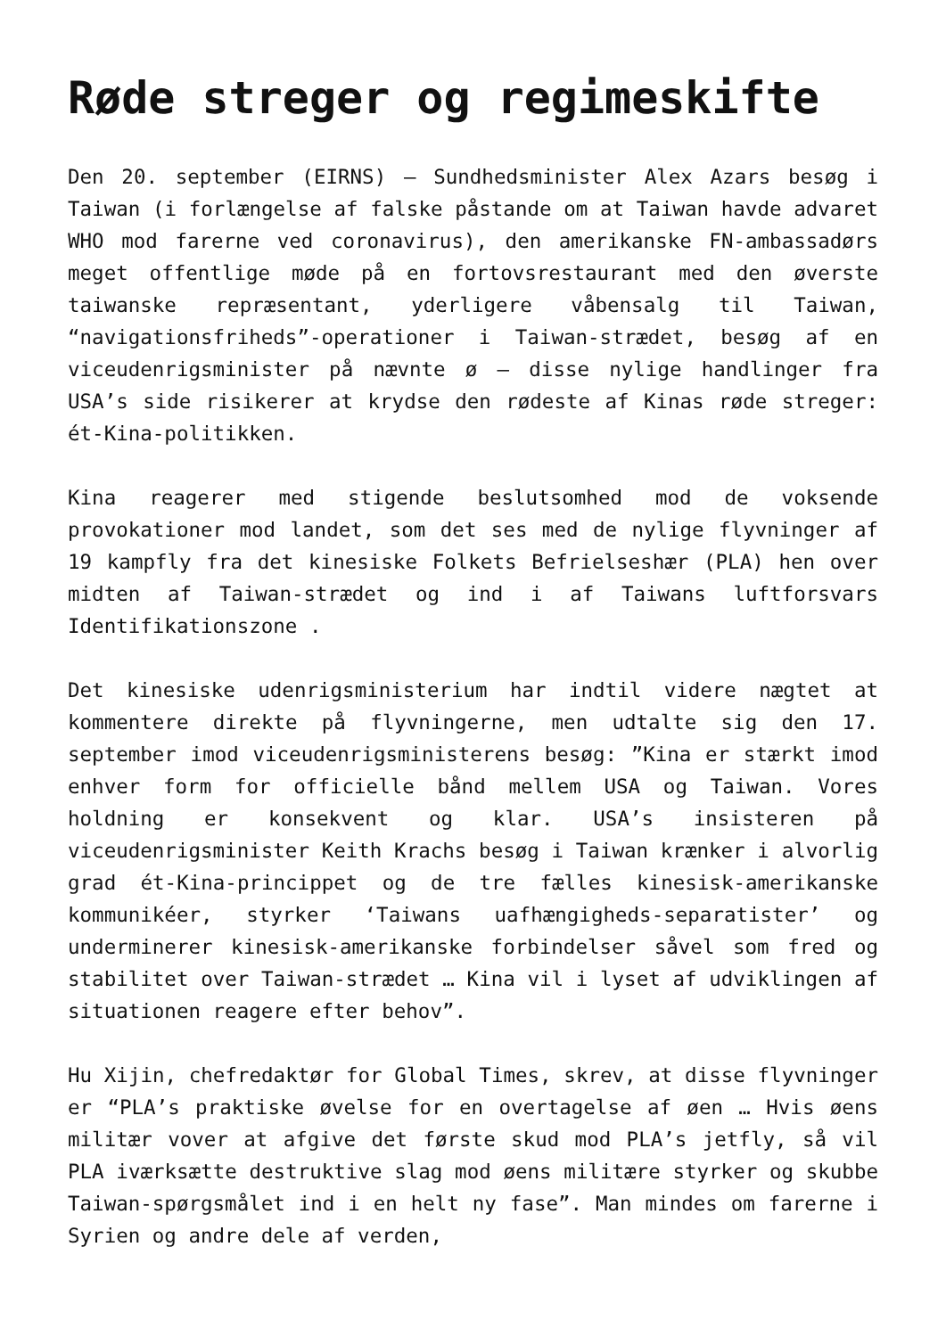Røde streger og regimeskifte
Den 20. september (EIRNS) – Sundhedsminister Alex Azars besøg i Taiwan (i forlængelse af falske påstande om at Taiwan havde advaret WHO mod farerne ved coronavirus), den amerikanske FN-ambassadørs meget offentlige møde på en fortovsrestaurant med den øverste taiwanske repræsentant, yderligere våbensalg til Taiwan, “navigationsfriheds”-operationer i Taiwan-strædet, besøg af en viceudenrigsminister på nævnte ø – disse nylige handlinger fra USA’s side risikerer at krydse den rødeste af Kinas røde streger: ét-Kina-politikken.
Kina reagerer med stigende beslutsomhed mod de voksende provokationer mod landet, som det ses med de nylige flyvninger af 19 kampfly fra det kinesiske Folkets Befrielseshær (PLA) hen over midten af Taiwan-strædet og ind i af Taiwans luftforsvars Identifikationszone .
Det kinesiske udenrigsministerium har indtil videre nægtet at kommentere direkte på flyvningerne, men udtalte sig den 17. september imod viceudenrigsministerens besøg: ”Kina er stærkt imod enhver form for officielle bånd mellem USA og Taiwan. Vores holdning er konsekvent og klar. USA’s insisteren på viceudenrigsminister Keith Krachs besøg i Taiwan krænker i alvorlig grad ét-Kina-princippet og de tre fælles kinesisk-amerikanske kommunikéer, styrker ‘Taiwans uafhængigheds-separatister’ og underminerer kinesisk-amerikanske forbindelser såvel som fred og stabilitet over Taiwan-strædet … Kina vil i lyset af udviklingen af situationen reagere efter behov”.
Hu Xijin, chefredaktør for Global Times, skrev, at disse flyvninger er “PLA’s praktiske øvelse for en overtagelse af øen … Hvis øens militær vover at afgive det første skud mod PLA’s jetfly, så vil PLA iværksætte destruktive slag mod øens militære styrker og skubbe Taiwan-spørgsmålet ind i en helt ny fase”. Man mindes om farerne i Syrien og andre dele af verden,